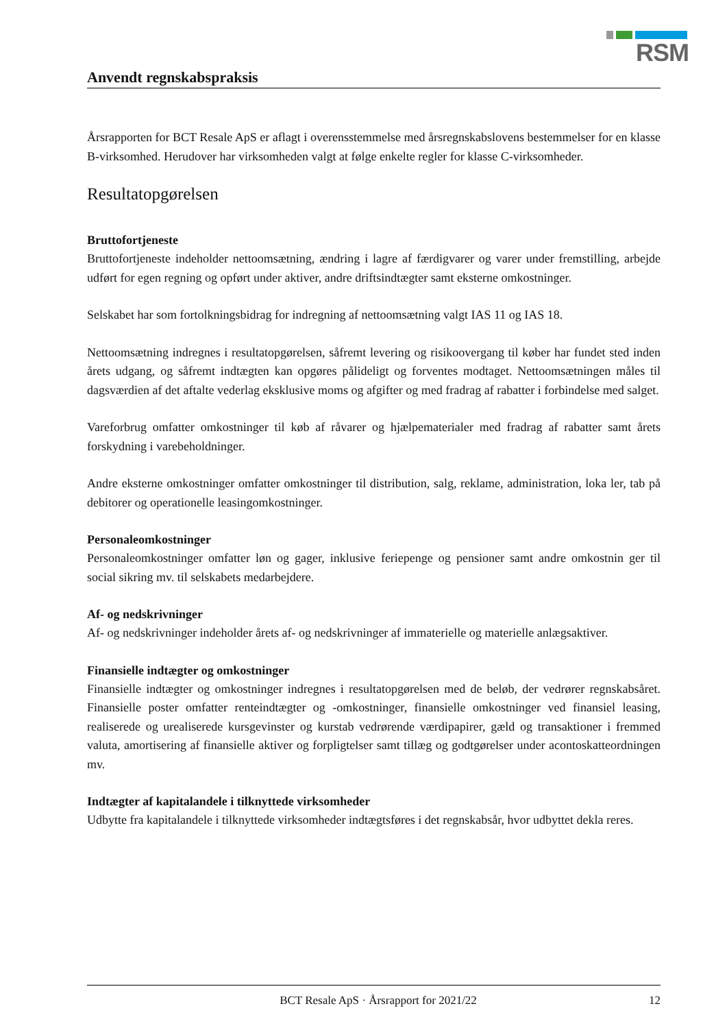RSM
Anvendt regnskabspraksis
Årsrapporten for BCT Resale ApS er aflagt i overensstemmelse med årsregnskabslovens bestemmelser for en klasse B-virksomhed. Herudover har virksomheden valgt at følge enkelte regler for klasse C-virksomheder.
Resultatopgørelsen
Bruttofortjeneste
Bruttofortjeneste indeholder nettoomsætning, ændring i lagre af færdigvarer og varer under fremstilling, arbejde udført for egen regning og opført under aktiver, andre driftsindtægter samt eksterne omkostninger.
Selskabet har som fortolkningsbidrag for indregning af nettoomsætning valgt IAS 11 og IAS 18.
Nettoomsætning indregnes i resultatopgørelsen, såfremt levering og risikoovergang til køber har fundet sted inden årets udgang, og såfremt indtægten kan opgøres pålideligt og forventes modtaget. Nettoomsætningen måles til dagsværdien af det aftalte vederlag eksklusive moms og afgifter og med fradrag af rabatter i forbindelse med salget.
Vareforbrug omfatter omkostninger til køb af råvarer og hjælpematerialer med fradrag af rabatter samt årets forskydning i varebeholdninger.
Andre eksterne omkostninger omfatter omkostninger til distribution, salg, reklame, administration, loka ler, tab på debitorer og operationelle leasingomkostninger.
Personaleomkostninger
Personaleomkostninger omfatter løn og gager, inklusive feriepenge og pensioner samt andre omkostnin ger til social sikring mv. til selskabets medarbejdere.
Af- og nedskrivninger
Af- og nedskrivninger indeholder årets af- og nedskrivninger af immaterielle og materielle anlægsaktiver.
Finansielle indtægter og omkostninger
Finansielle indtægter og omkostninger indregnes i resultatopgørelsen med de beløb, der vedrører regnskabsåret. Finansielle poster omfatter renteindtægter og -omkostninger, finansielle omkostninger ved finansiel leasing, realiserede og urealiserede kursgevinster og kurstab vedrørende værdipapirer, gæld og transaktioner i fremmed valuta, amortisering af finansielle aktiver og forpligtelser samt tillæg og godtgørelser under acontoskatteordningen mv.
Indtægter af kapitalandele i tilknyttede virksomheder
Udbytte fra kapitalandele i tilknyttede virksomheder indtægtsføres i det regnskabsår, hvor udbyttet dekla reres.
BCT Resale ApS · Årsrapport for 2021/22 12